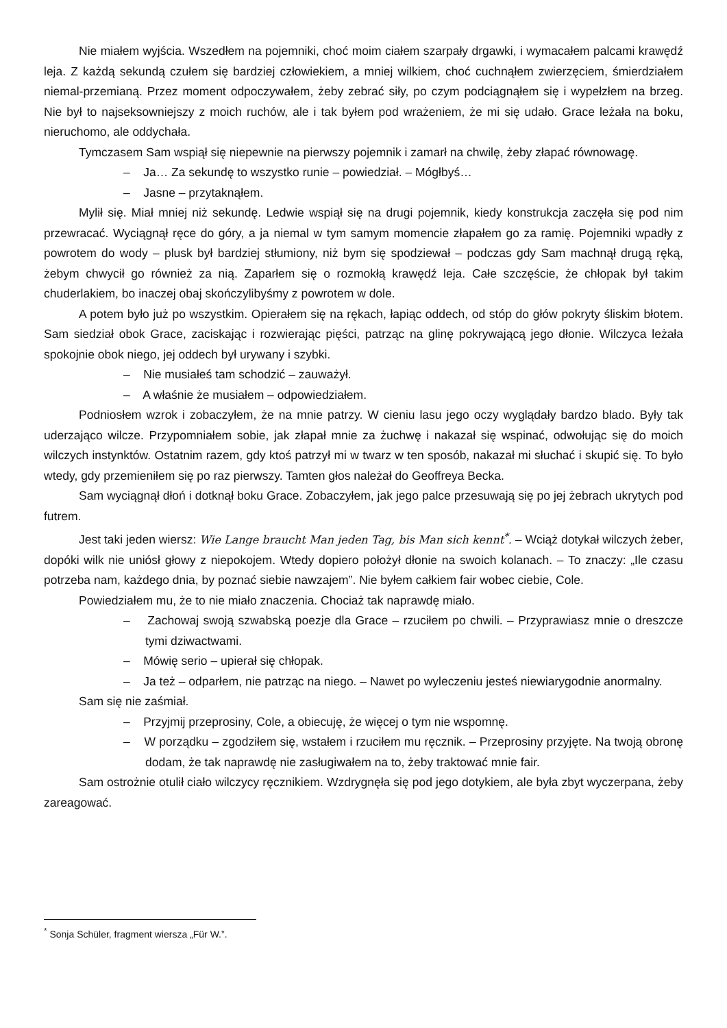Nie miałem wyjścia. Wszedłem na pojemniki, choć moim ciałem szarpały drgawki, i wymacałem palcami krawędź leja. Z każdą sekundą czułem się bardziej człowiekiem, a mniej wilkiem, choć cuchnąłem zwierzęciem, śmierdziałem niemal-przemianą. Przez moment odpoczywałem, żeby zebrać siły, po czym podciągnąłem się i wypełzłem na brzeg. Nie był to najseksowniejszy z moich ruchów, ale i tak byłem pod wrażeniem, że mi się udało. Grace leżała na boku, nieruchomo, ale oddychała.
Tymczasem Sam wspiął się niepewnie na pierwszy pojemnik i zamarł na chwilę, żeby złapać równowagę.
– Ja… Za sekundę to wszystko runie – powiedział. – Mógłbyś…
– Jasne – przytaknąłem.
Mylił się. Miał mniej niż sekundę. Ledwie wspiął się na drugi pojemnik, kiedy konstrukcja zaczęła się pod nim przewracać. Wyciągnął ręce do góry, a ja niemal w tym samym momencie złapałem go za ramię. Pojemniki wpadły z powrotem do wody – plusk był bardziej stłumiony, niż bym się spodziewał – podczas gdy Sam machnął drugą ręką, żebym chwycił go również za nią. Zaparłem się o rozmokłą krawędź leja. Całe szczęście, że chłopak był takim chuderlakiem, bo inaczej obaj skończylibyśmy z powrotem w dole.
A potem było już po wszystkim. Opierałem się na rękach, łapiąc oddech, od stóp do głów pokryty śliskim błotem. Sam siedział obok Grace, zaciskając i rozwierając pięści, patrząc na glinę pokrywającą jego dłonie. Wilczyca leżała spokojnie obok niego, jej oddech był urywany i szybki.
– Nie musiałeś tam schodzić – zauważył.
– A właśnie że musiałem – odpowiedziałem.
Podniosłem wzrok i zobaczyłem, że na mnie patrzy. W cieniu lasu jego oczy wyglądały bardzo blado. Były tak uderzająco wilcze. Przypomniałem sobie, jak złapał mnie za żuchwę i nakazał się wspinać, odwołując się do moich wilczych instynktów. Ostatnim razem, gdy ktoś patrzył mi w twarz w ten sposób, nakazał mi słuchać i skupić się. To było wtedy, gdy przemieniłem się po raz pierwszy. Tamten głos należał do Geoffreya Becka.
Sam wyciągnął dłoń i dotknął boku Grace. Zobaczyłem, jak jego palce przesuwają się po jej żebrach ukrytych pod futrem.
Jest taki jeden wiersz: Wie Lange braucht Man jeden Tag, bis Man sich kennt<sup>*</sup>. – Wciąż dotykał wilczych żeber, dopóki wilk nie uniósł głowy z niepokojem. Wtedy dopiero położył dłonie na swoich kolanach. – To znaczy: „Ile czasu potrzeba nam, każdego dnia, by poznać siebie nawzajem”. Nie byłem całkiem fair wobec ciebie, Cole.
Powiedziałem mu, że to nie miało znaczenia. Chociaż tak naprawdę miało.
– Zachowaj swoją szwabską poezje dla Grace – rzuciłem po chwili. – Przyprawiasz mnie o dreszcze tymi dziwactwami.
– Mówię serio – upierał się chłopak.
– Ja też – odparłem, nie patrząc na niego. – Nawet po wyleczeniu jesteś niewiarygodnie anormalny.
Sam się nie zaśmiał.
– Przyjmij przeprosiny, Cole, a obiecuję, że więcej o tym nie wspomnę.
– W porządku – zgodziłem się, wstałem i rzuciłem mu ręcznik. – Przeprosiny przyjęte. Na twoją obronę dodam, że tak naprawdę nie zasługiwałem na to, żeby traktować mnie fair.
Sam ostrożnie otulił ciało wilczycy ręcznikiem. Wzdrygnęła się pod jego dotykiem, ale była zbyt wyczerpana, żeby zareagować.
<sup>*</sup> Sonja Schüler, fragment wiersza „Für W.”.